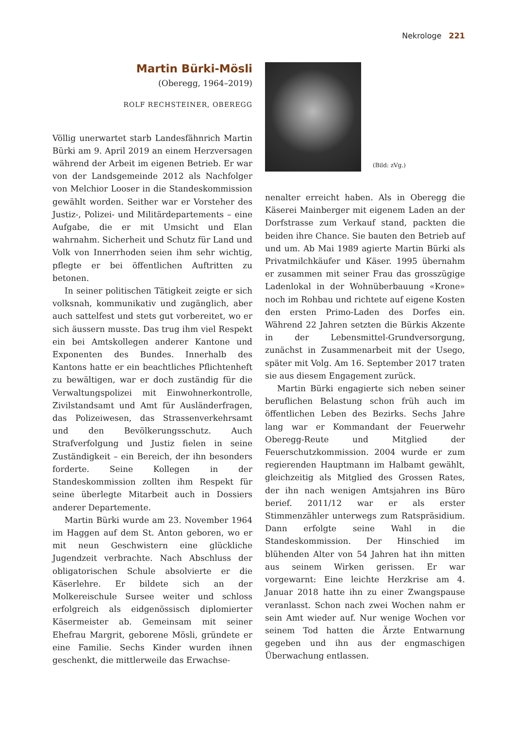Nekrologe 221
Martin Bürki-Mösli
(Oberegg, 1964–2019)
ROLF RECHSTEINER, OBEREGG
Völlig unerwartet starb Landesfähnrich Martin Bürki am 9. April 2019 an einem Herzversagen während der Arbeit im eigenen Betrieb. Er war von der Landsgemeinde 2012 als Nachfolger von Melchior Looser in die Standeskommission gewählt worden. Seither war er Vorsteher des Justiz-, Polizei- und Militärdepartements – eine Aufgabe, die er mit Umsicht und Elan wahrnahm. Sicherheit und Schutz für Land und Volk von Innerrhoden seien ihm sehr wichtig, pflegte er bei öffentlichen Auftritten zu betonen.
In seiner politischen Tätigkeit zeigte er sich volksnah, kommunikativ und zugänglich, aber auch sattelfest und stets gut vorbereitet, wo er sich äussern musste. Das trug ihm viel Respekt ein bei Amtskollegen anderer Kantone und Exponenten des Bundes. Innerhalb des Kantons hatte er ein beachtliches Pflichtenheft zu bewältigen, war er doch zuständig für die Verwaltungspolizei mit Einwohnerkontrolle, Zivilstandsamt und Amt für Ausländerfragen, das Polizeiwesen, das Strassenverkehrsamt und den Bevölkerungsschutz. Auch Strafverfolgung und Justiz fielen in seine Zuständigkeit – ein Bereich, der ihn besonders forderte. Seine Kollegen in der Standeskommission zollten ihm Respekt für seine überlegte Mitarbeit auch in Dossiers anderer Departemente.
Martin Bürki wurde am 23. November 1964 im Haggen auf dem St. Anton geboren, wo er mit neun Geschwistern eine glückliche Jugendzeit verbrachte. Nach Abschluss der obligatorischen Schule absolvierte er die Käserlehre. Er bildete sich an der Molkereischule Sursee weiter und schloss erfolgreich als eidgenössisch diplomierter Käsermeister ab. Gemeinsam mit seiner Ehefrau Margrit, geborene Mösli, gründete er eine Familie. Sechs Kinder wurden ihnen geschenkt, die mittlerweile das Erwachse-
(Bild: zVg.)
nenalter erreicht haben. Als in Oberegg die Käserei Mainberger mit eigenem Laden an der Dorfstrasse zum Verkauf stand, packten die beiden ihre Chance. Sie bauten den Betrieb auf und um. Ab Mai 1989 agierte Martin Bürki als Privatmilchkäufer und Käser. 1995 übernahm er zusammen mit seiner Frau das grosszügige Ladenlokal in der Wohnüberbauung «Krone» noch im Rohbau und richtete auf eigene Kosten den ersten Primo-Laden des Dorfes ein. Während 22 Jahren setzten die Bürkis Akzente in der Lebensmittel-Grundversorgung, zunächst in Zusammenarbeit mit der Usego, später mit Volg. Am 16. September 2017 traten sie aus diesem Engagement zurück.
Martin Bürki engagierte sich neben seiner beruflichen Belastung schon früh auch im öffentlichen Leben des Bezirks. Sechs Jahre lang war er Kommandant der Feuerwehr Oberegg-Reute und Mitglied der Feuerschutzkommission. 2004 wurde er zum regierenden Hauptmann im Halbamt gewählt, gleichzeitig als Mitglied des Grossen Rates, der ihn nach wenigen Amtsjahren ins Büro berief. 2011/12 war er als erster Stimmenzähler unterwegs zum Ratspräsidium. Dann erfolgte seine Wahl in die Standeskommission. Der Hinschied im blühenden Alter von 54 Jahren hat ihn mitten aus seinem Wirken gerissen. Er war vorgewarnt: Eine leichte Herzkrise am 4. Januar 2018 hatte ihn zu einer Zwangspause veranlasst. Schon nach zwei Wochen nahm er sein Amt wieder auf. Nur wenige Wochen vor seinem Tod hatten die Ärzte Entwarnung gegeben und ihn aus der engmaschigen Überwachung entlassen.